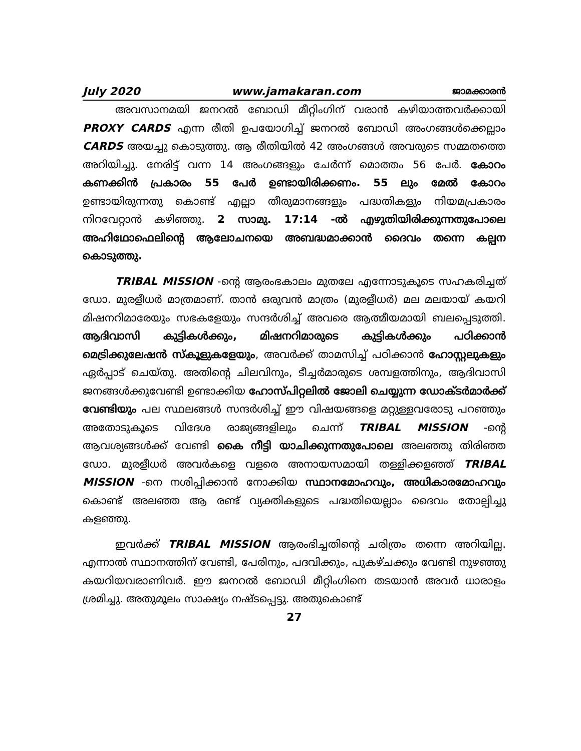July 2020 www.jamakaran.com ജാമക്കാരൻ
അവസാനമയി ജനറൽ ബോഡി മീറ്റിംഗിന് വരാൻ കഴിയാത്തവർക്കായി PROXY CARDS എന്ന രീതി ഉപയോഗിച്ച് ജനറൽ ബോഡി അംഗങ്ങൾക്കെല്ലാം CARDS അയച്ചു കൊടുത്തു. ആ രീതിയിൽ 42 അംഗങ്ങൾ അവരുടെ സമ്മതത്തെ അറിയിച്ചു. നേരിട്ട് വന്ന 14 അംഗങ്ങളും ചേർന്ന് മൊത്തം 56 പേർ. കോറം കണക്കിൻ പ്രകാരം 55 പേർ ഉണ്ടായിരിക്കണം. 55 ലും മേൽ കോറം ഉണ്ടായിരുന്നതു കൊണ്ട് എല്ലാ തീരുമാനങ്ങളും പദ്ധതികളും നിയമപ്രകാരം നിറവേറ്റാൻ കഴിഞ്ഞു. 2 സാമു. 17:14 -ൽ എഴുതിയിരിക്കുന്നതുപോലെ അഹിഥോഫെലിന്റെ ആലോചനയെ അബദ്ധമാക്കാൻ ദൈവം തന്നെ കല്പന കൊടുത്തു.
TRIBAL MISSION -ന്റെ ആരംഭകാലം മുതലേ എന്നോടുകൂടെ സഹകരിച്ചത് ഡോ. മുരളീധർ മാത്രമാണ്. താൻ ഒരുവൻ മാത്രം (മുരളീധർ) മല മലയായ് കയറി മിഷനറിമാരേയും സഭകളേയും സന്ദർശിച്ച് അവരെ ആത്മീയമായി ബലപ്പെടുത്തി. ആദിവാസി കുട്ടികൾക്കും, മിഷനറിമാരുടെ കുട്ടികൾക്കും പഠിക്കാൻ മെട്രിക്കുലേഷൻ സ്കൂളുകളേയും, അവർക്ക് താമസിച്ച് പഠിക്കാൻ ഹോസ്റ്റലുകളും ഏർപ്പാട് ചെയ്തു. അതിന്റെ ചിലവിനും, ടീച്ചർമാരുടെ ശമ്പളത്തിനും, ആദിവാസി ജനങ്ങൾക്കുവേണ്ടി ഉണ്ടാക്കിയ ഹോസ്പിറ്റലിൽ ജോലി ചെയ്യുന്ന ഡോക്ടർമാർക്ക് വേണ്ടിയും പല സ്ഥലങ്ങൾ സന്ദർശിച്ച് ഈ വിഷയങ്ങളെ മറ്റുള്ളവരോടു പറഞ്ഞും അതോടുകൂടെ വിദേശ രാജ്യങ്ങളിലും ചെന്ന് TRIBAL MISSION -ന്റെ ആവശ്യങ്ങൾക്ക് വേണ്ടി കൈ നീട്ടി യാചിക്കുന്നതുപോലെ അലഞ്ഞു തിരിഞ്ഞ ഡോ. മുരളീധർ അവർകളെ വളരെ അനായസമായി തള്ളിക്കളഞ്ഞ് TRIBAL MISSION -നെ നശിപ്പിക്കാൻ നോക്കിയ സ്ഥാനമോഹവും, അധികാരമോഹവും കൊണ്ട് അലഞ്ഞ ആ രണ്ട് വ്യക്തികളുടെ പദ്ധതിയെല്ലാം ദൈവം തോല്പിച്ചു കളഞ്ഞു.
ഇവർക്ക് TRIBAL MISSION ആരംഭിച്ചതിന്റെ ചരിത്രം തന്നെ അറിയില്ല. എന്നാൽ സ്ഥാനത്തിന് വേണ്ടി, പേരിനും, പദവിക്കും, പുകഴ്ചക്കും വേണ്ടി നുഴഞ്ഞു കയറിയവരാണിവർ. ഈ ജനറൽ ബോഡി മീറ്റിംഗിനെ തടയാൻ അവർ ധാരാളം ശ്രമിച്ചു. അതുമൂലം സാക്ഷ്യം നഷ്ടപ്പെട്ടു. അതുകൊണ്ട്
27